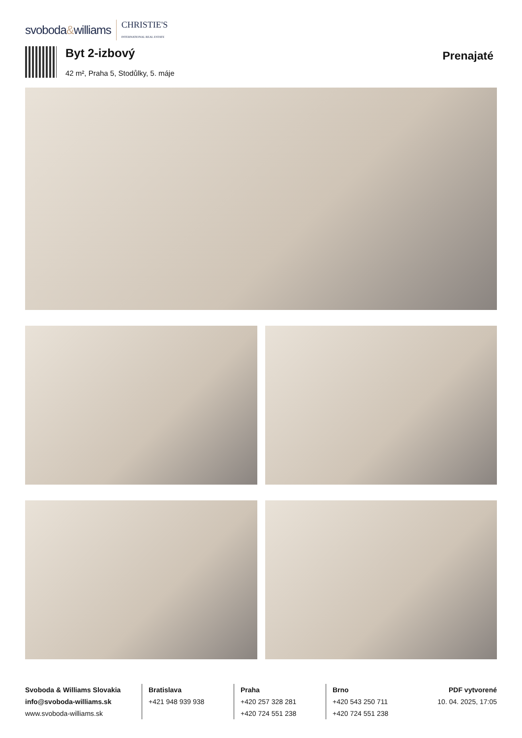svoboda&williams
CHRISTIE'S
INTERNATIONAL REAL ESTATE
Byt 2-izbový
42 m², Praha 5, Stodůlky, 5. máje
Prenajaté
Svoboda & Williams Slovakia
info@svoboda-williams.sk
www.svoboda-williams.sk
Bratislava
+421 948 939 938
Praha
+420 257 328 281
+420 724 551 238
Brno
+420 543 250 711
+420 724 551 238
PDF vytvorené
10. 04. 2025, 17:05